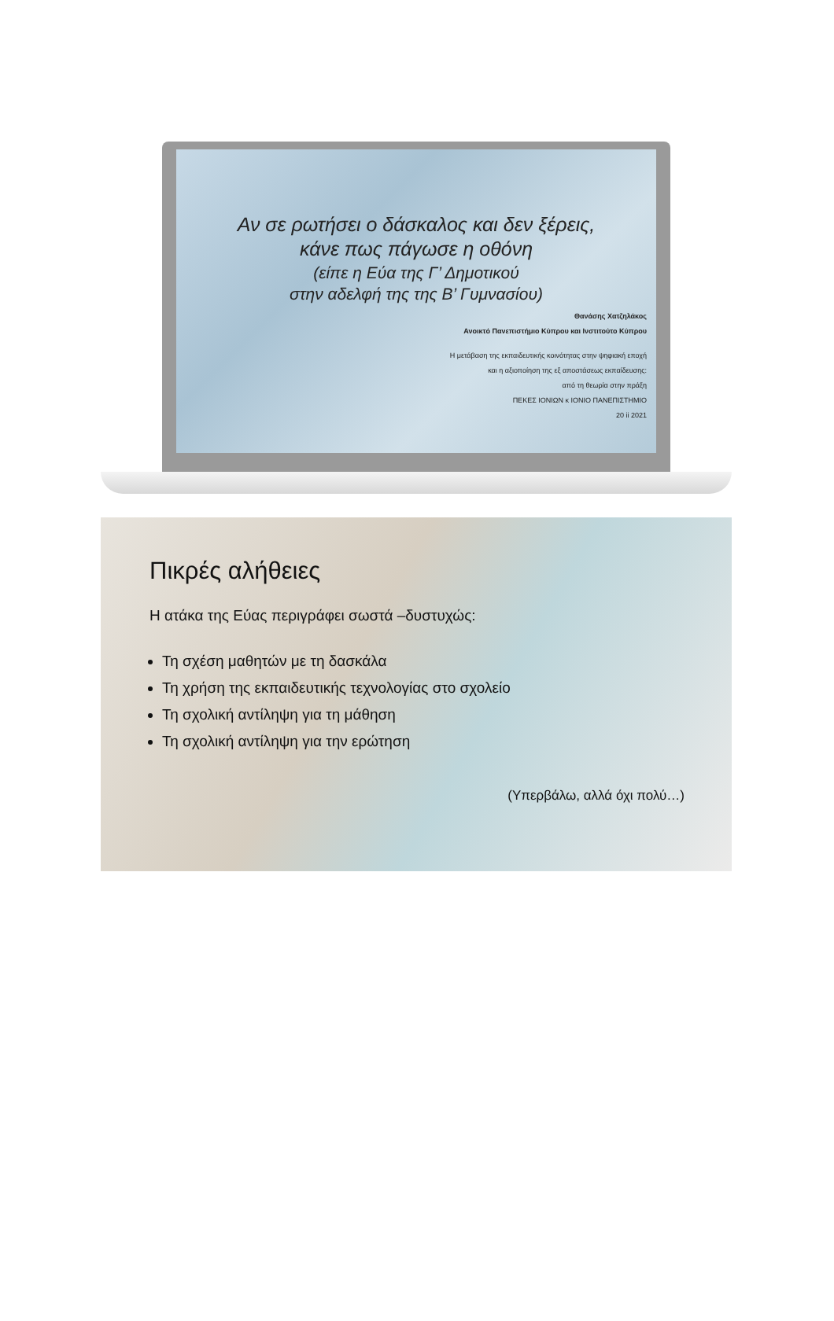Αν σε ρωτήσει ο δάσκαλος και δεν ξέρεις,
κάνε πως πάγωσε η οθόνη
(είπε η Εύα της Γ’ Δημοτικού
στην αδελφή της της Β’ Γυμνασίου)
Θανάσης Χατζηλάκος
Ανοικτό Πανεπιστήμιο Κύπρου και Ινστιτούτο Κύπρου
Η μετάβαση της εκπαιδευτικής κοινότητας στην ψηφιακή εποχή
και η αξιοποίηση της εξ αποστάσεως εκπαίδευσης:
από τη θεωρία στην πράξη
ΠΕΚΕΣ ΙΟΝΙΩΝ κ ΙΟΝΙΟ ΠΑΝΕΠΙΣΤΗΜΙΟ
20 ii 2021
Πικρές αλήθειες
Η ατάκα της Εύας περιγράφει σωστά –δυστυχώς:
Τη σχέση μαθητών με τη δασκάλα
Τη χρήση της εκπαιδευτικής τεχνολογίας στο σχολείο
Τη σχολική αντίληψη για τη μάθηση
Τη σχολική αντίληψη για την ερώτηση
(Υπερβάλω, αλλά όχι πολύ…)